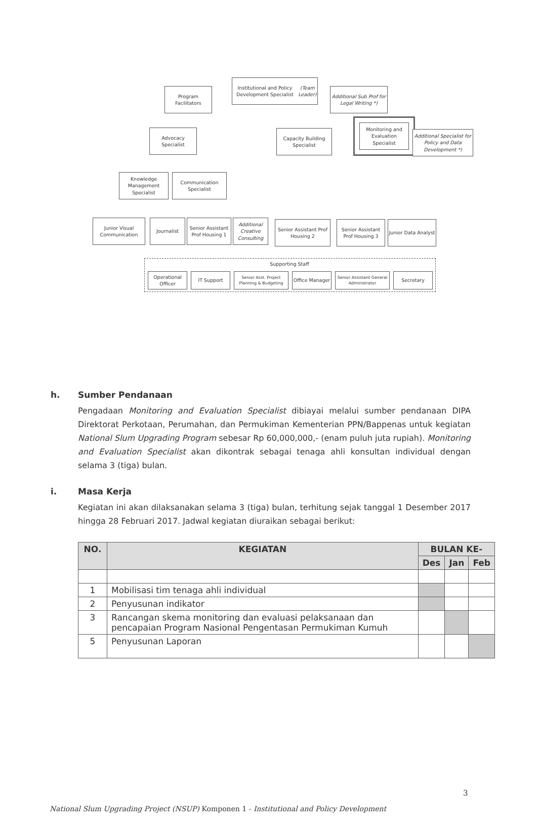Institutional and Policy Development Specialist
(Team Leader)
Program Facilitators
Additional Sub Prof for Legal Writing *)
Advocacy Specialist
Capacity Building Specialist
Monitoring and Evaluation Specialist
Additional Specialist for Policy and Data Development *)
Knowledge Management Specialist
Communication Specialist
Junior Visual Communication
Journalist
Senior Assistant Prof Housing 1
Additional Creative Consulting
Senior Assistant Prof Housing 2
Senior Assistant Prof Housing 3
Junior Data Analyst
Supporting Staff
Operational Officer
IT Support
Senior Asst. Project Planning & Budgeting
Office Manager
Senior Assistant General Administrator
Secretary
h. Sumber Pendanaan
Pengadaan Monitoring and Evaluation Specialist dibiayai melalui sumber pendanaan DIPA Direktorat Perkotaan, Perumahan, dan Permukiman Kementerian PPN/Bappenas untuk kegiatan National Slum Upgrading Program sebesar Rp 60,000,000,- (enam puluh juta rupiah). Monitoring and Evaluation Specialist akan dikontrak sebagai tenaga ahli konsultan individual dengan selama 3 (tiga) bulan.
i. Masa Kerja
Kegiatan ini akan dilaksanakan selama 3 (tiga) bulan, terhitung sejak tanggal 1 Desember 2017 hingga 28 Februari 2017. Jadwal kegiatan diuraikan sebagai berikut:
| NO. | KEGIATAN | BULAN KE- | | |
| --- | --- | --- | --- | --- |
| | | Des | Jan | Feb |
| 1 | Mobilisasi tim tenaga ahli individual | | | |
| 2 | Penyusunan indikator | | | |
| 3 | Rancangan skema monitoring dan evaluasi pelaksanaan dan pencapaian Program Nasional Pengentasan Permukiman Kumuh | | | |
| 5 | Penyusunan Laporan | | | |
3
National Slum Upgrading Project (NSUP) Komponen 1 - Institutional and Policy Development